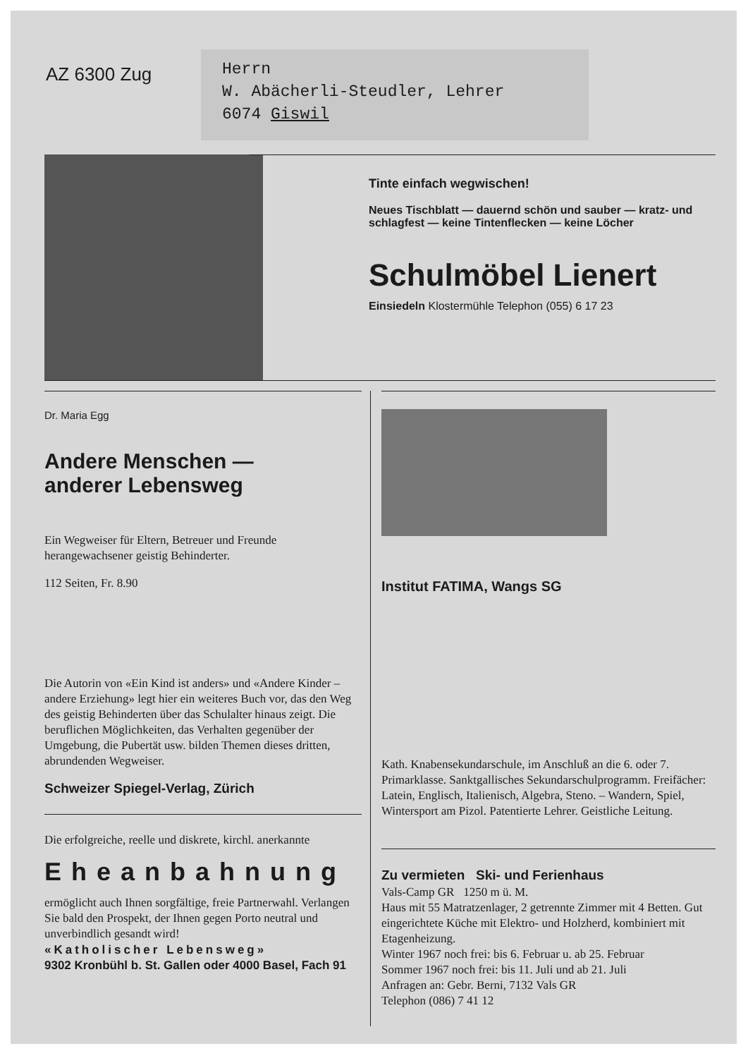AZ 6300 Zug
Herrn
W. Abächerli-Steudler, Lehrer
6074 Giswil
Tinte einfach wegwischen!
Neues Tischblatt — dauernd schön und sauber — kratz- und schlagfest — keine Tintenflecken — keine Löcher
Schulmöbel Lienert
Einsiedeln Klostermühle Telephon (055) 6 17 23
Dr. Maria Egg
Andere Menschen —
anderer Lebensweg
Ein Wegweiser für Eltern, Betreuer und Freunde herangewachsener geistig Behinderter.
112 Seiten, Fr. 8.90
Die Autorin von «Ein Kind ist anders» und «Andere Kinder – andere Erziehung» legt hier ein weiteres Buch vor, das den Weg des geistig Behinderten über das Schulalter hinaus zeigt. Die beruflichen Möglichkeiten, das Verhalten gegenüber der Umgebung, die Pubertät usw. bilden Themen dieses dritten, abrundenden Wegweiser.
Schweizer Spiegel-Verlag, Zürich
Die erfolgreiche, reelle und diskrete, kirchl. anerkannte
Eheanbahnung
ermöglicht auch Ihnen sorgfältige, freie Partnerwahl. Verlangen Sie bald den Prospekt, der Ihnen gegen Porto neutral und unverbindlich gesandt wird!
«Katholischer Lebensweg»
9302 Kronbühl b. St. Gallen oder 4000 Basel, Fach 91
Institut FATIMA, Wangs SG
Kath. Knabensekundarschule, im Anschluß an die 6. oder 7. Primarklasse. Sanktgallisches Sekundarschulprogramm. Freifächer: Latein, Englisch, Italienisch, Algebra, Steno. – Wandern, Spiel, Wintersport am Pizol. Patentierte Lehrer. Geistliche Leitung.
Zu vermieten Ski- und Ferienhaus
Vals-Camp GR 1250 m ü. M.
Haus mit 55 Matratzenlager, 2 getrennte Zimmer mit 4 Betten. Gut eingerichtete Küche mit Elektro- und Holzherd, kombiniert mit Etagenheizung.
Winter 1967 noch frei: bis 6. Februar u. ab 25. Februar
Sommer 1967 noch frei: bis 11. Juli und ab 21. Juli
Anfragen an: Gebr. Berni, 7132 Vals GR
Telephon (086) 7 41 12